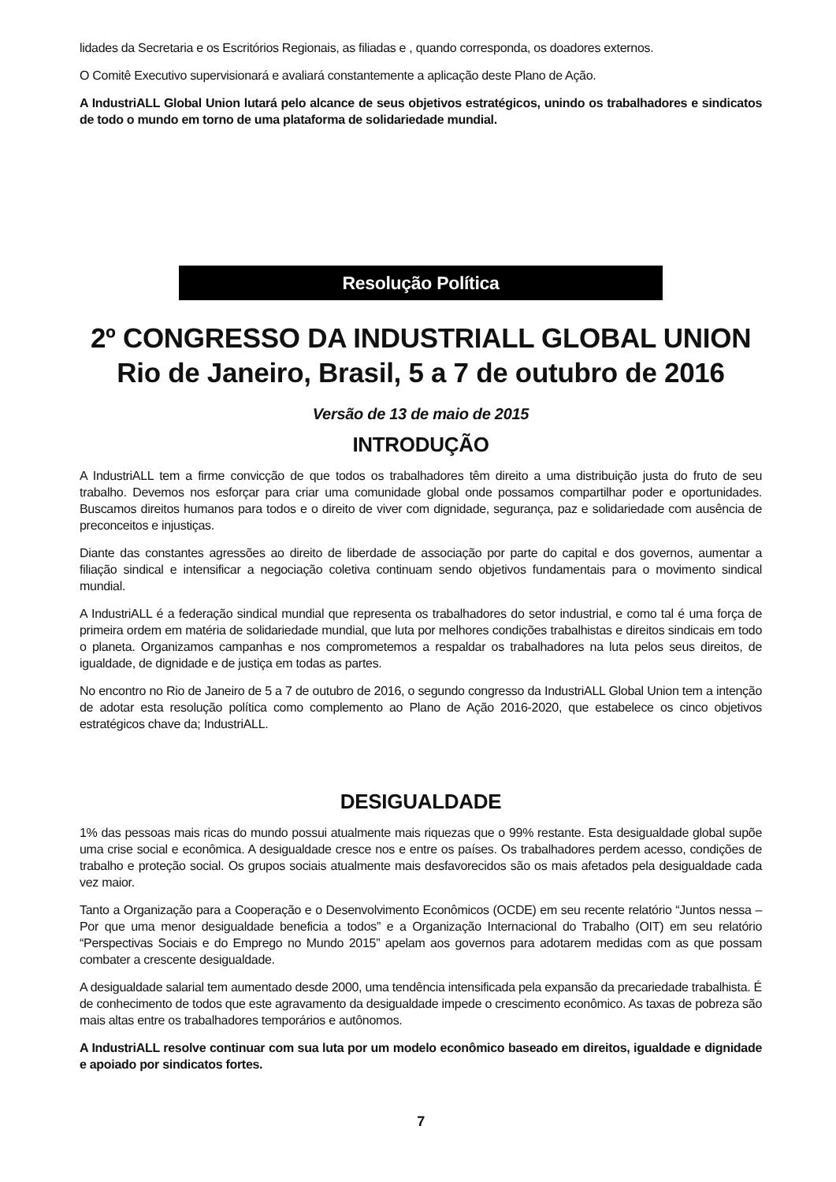lidades da Secretaria e os Escritórios Regionais, as filiadas e , quando corresponda, os doadores externos.
O Comitê Executivo supervisionará e avaliará constantemente a aplicação deste Plano de Ação.
A IndustriALL Global Union lutará pelo alcance de seus objetivos estratégicos, unindo os trabalhadores e sindicatos de todo o mundo em torno de uma plataforma de solidariedade mundial.
Resolução Política
2º CONGRESSO DA INDUSTRIALL GLOBAL UNION
Rio de Janeiro, Brasil, 5 a 7 de outubro de 2016
Versão de 13 de maio de 2015
INTRODUÇÃO
A IndustriALL tem a firme convicção de que todos os trabalhadores têm direito a uma distribuição justa do fruto de seu trabalho. Devemos nos esforçar para criar uma comunidade global onde possamos compartilhar poder e oportunidades. Buscamos direitos humanos para todos e o direito de viver com dignidade, segurança, paz e solidariedade com ausência de preconceitos e injustiças.
Diante das constantes agressões ao direito de liberdade de associação por parte do capital e dos governos, aumentar a filiação sindical e intensificar a negociação coletiva continuam sendo objetivos fundamentais para o movimento sindical mundial.
A IndustriALL é a federação sindical mundial que representa os trabalhadores do setor industrial, e como tal é uma força de primeira ordem em matéria de solidariedade mundial, que luta por melhores condições trabalhistas e direitos sindicais em todo o planeta. Organizamos campanhas e nos comprometemos a respaldar os trabalhadores na luta pelos seus direitos, de igualdade, de dignidade e de justiça em todas as partes.
No encontro no Rio de Janeiro de 5 a 7 de outubro de 2016, o segundo congresso da IndustriALL Global Union tem a intenção de adotar esta resolução política como complemento ao Plano de Ação 2016-2020, que estabelece os cinco objetivos estratégicos chave da; IndustriALL.
DESIGUALDADE
1% das pessoas mais ricas do mundo possui atualmente mais riquezas que o 99% restante. Esta desigualdade global supõe uma crise social e econômica. A desigualdade cresce nos e entre os países. Os trabalhadores perdem acesso, condições de trabalho e proteção social. Os grupos sociais atualmente mais desfavorecidos são os mais afetados pela desigualdade cada vez maior.
Tanto a Organização para a Cooperação e o Desenvolvimento Econômicos (OCDE) em seu recente relatório “Juntos nessa – Por que uma menor desigualdade beneficia a todos” e a Organização Internacional do Trabalho (OIT) em seu relatório “Perspectivas Sociais e do Emprego no Mundo 2015” apelam aos governos para adotarem medidas com as que possam combater a crescente desigualdade.
A desigualdade salarial tem aumentado desde 2000, uma tendência intensificada pela expansão da precariedade trabalhista. É de conhecimento de todos que este agravamento da desigualdade impede o crescimento econômico. As taxas de pobreza são mais altas entre os trabalhadores temporários e autônomos.
A IndustriALL resolve continuar com sua luta por um modelo econômico baseado em direitos, igualdade e dignidade e apoiado por sindicatos fortes.
7